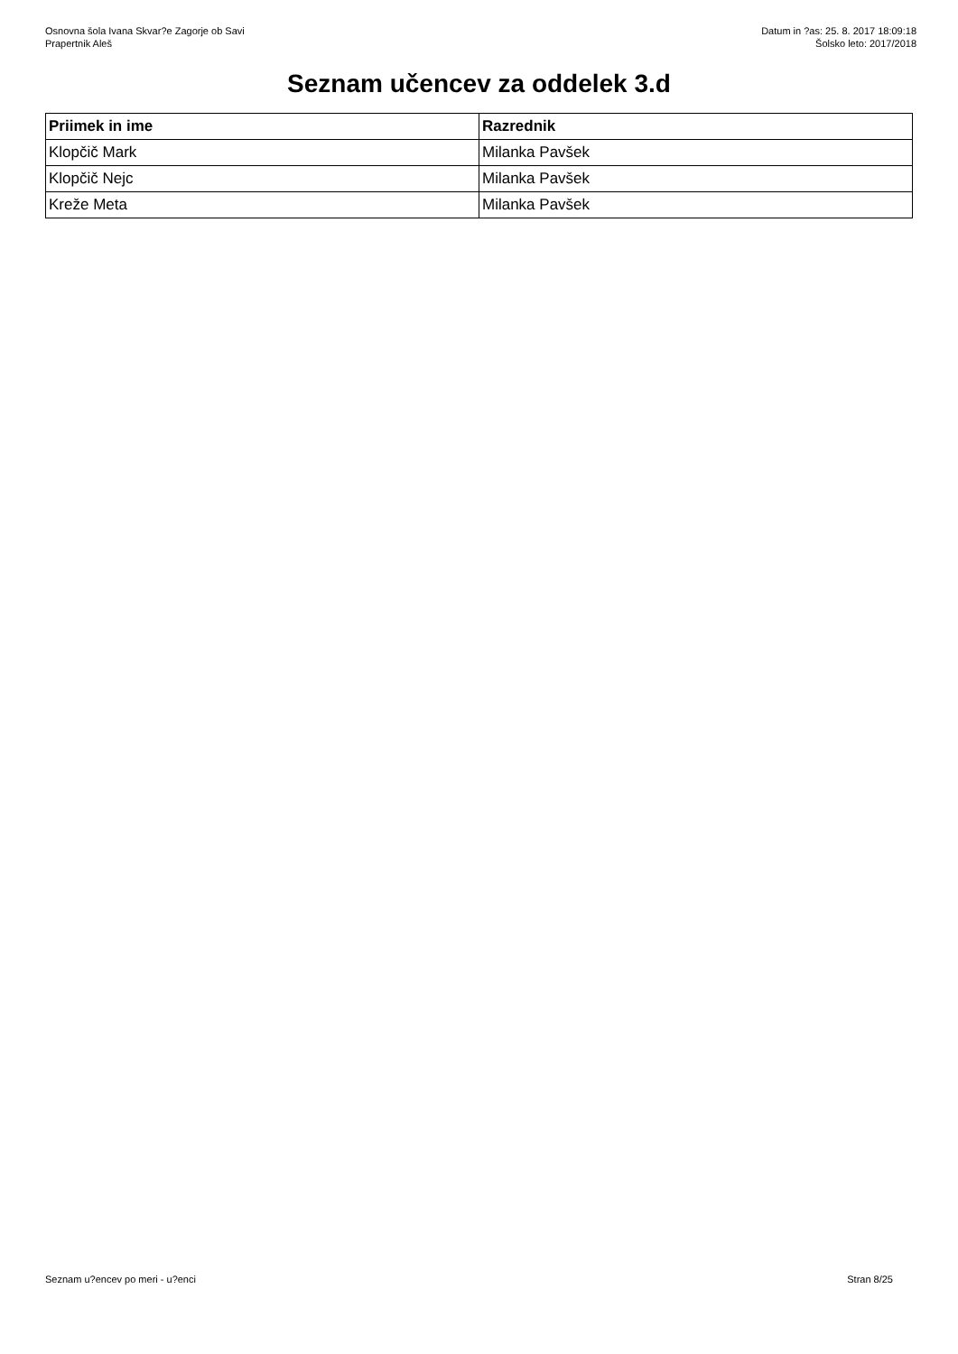Osnovna šola Ivana Skvar?e Zagorje ob Savi
Prapertnik Aleš
Datum in ?as: 25. 8. 2017 18:09:18
Šolsko leto: 2017/2018
Seznam učencev za oddelek 3.d
| Priimek in ime | Razrednik |
| --- | --- |
| Klopčič Mark | Milanka Pavšek |
| Klopčič Nejc | Milanka Pavšek |
| Kreže Meta | Milanka Pavšek |
Seznam u?encev po meri - u?enci Stran 8/25